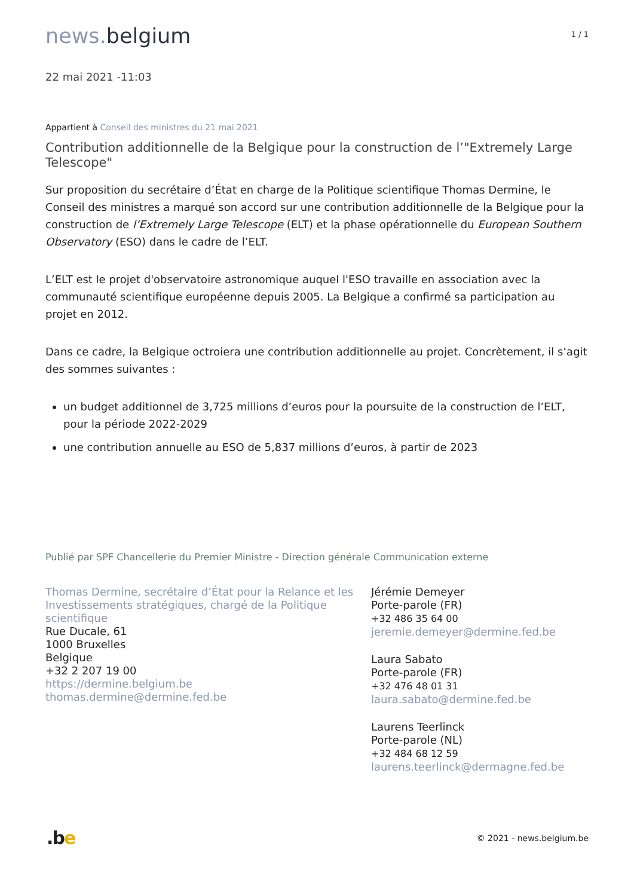news. belgium
1 / 1
22 mai 2021 -11:03
Appartient à Conseil des ministres du 21 mai 2021
Contribution additionnelle de la Belgique pour la construction de l’"Extremely Large Telescope"
Sur proposition du secrétaire d’État en charge de la Politique scientifique Thomas Dermine, le Conseil des ministres a marqué son accord sur une contribution additionnelle de la Belgique pour la construction de l’Extremely Large Telescope (ELT) et la phase opérationnelle du European Southern Observatory (ESO) dans le cadre de l’ELT.
L’ELT est le projet d'observatoire astronomique auquel l'ESO travaille en association avec la communauté scientifique européenne depuis 2005. La Belgique a confirmé sa participation au projet en 2012.
Dans ce cadre, la Belgique octroiera une contribution additionnelle au projet. Concrètement, il s’agit des sommes suivantes :
un budget additionnel de 3,725 millions d’euros pour la poursuite de la construction de l’ELT, pour la période 2022-2029
une contribution annuelle au ESO de 5,837 millions d’euros, à partir de 2023
Publié par SPF Chancellerie du Premier Ministre - Direction générale Communication externe
Thomas Dermine, secrétaire d’État pour la Relance et les Investissements stratégiques, chargé de la Politique scientifique
Rue Ducale, 61
1000 Bruxelles
Belgique
+32 2 207 19 00
https://dermine.belgium.be
thomas.dermine@dermine.fed.be
Jérémie Demeyer
Porte-parole (FR)
+32 486 35 64 00
jeremie.demeyer@dermine.fed.be
Laura Sabato
Porte-parole (FR)
+32 476 48 01 31
laura.sabato@dermine.fed.be
Laurens Teerlinck
Porte-parole (NL)
+32 484 68 12 59
laurens.teerlinck@dermagne.fed.be
.be
© 2021 - news.belgium.be